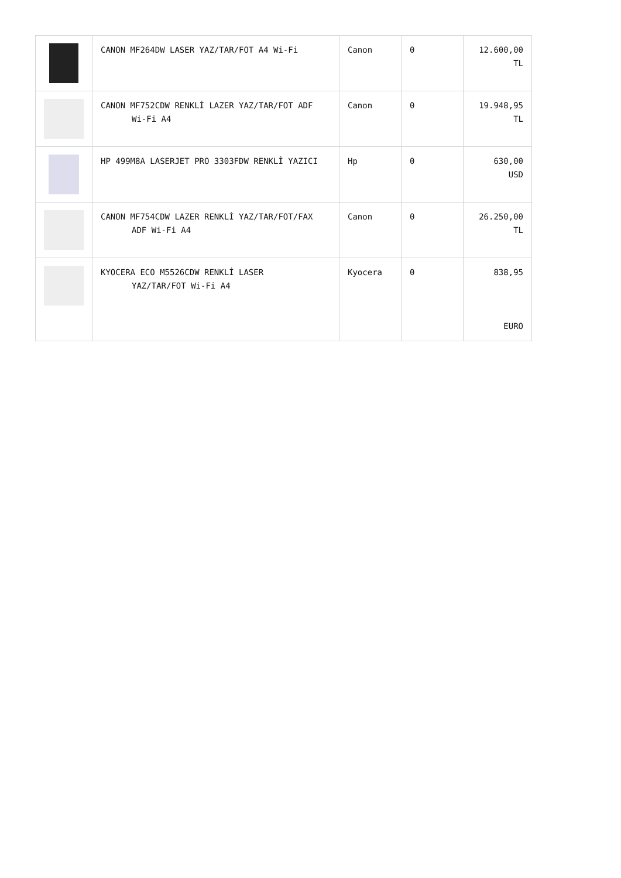| | CANON MF264DW LASER YAZ/TAR/FOT A4 Wi-Fi | Canon | 0 | 12.600,00 TL |
| | CANON MF752CDW RENKLİ LAZER YAZ/TAR/FOT ADF Wi-Fi A4 | Canon | 0 | 19.948,95 TL |
| | HP 499M8A LASERJET PRO 3303FDW RENKLİ YAZICI | Hp | 0 | 630,00 USD |
| | CANON MF754CDW LAZER RENKLİ YAZ/TAR/FOT/FAX ADF Wi-Fi A4 | Canon | 0 | 26.250,00 TL |
| | KYOCERA ECO M5526CDW RENKLİ LASER YAZ/TAR/FOT Wi-Fi A4 | Kyocera | 0 | 838,95 EURO |